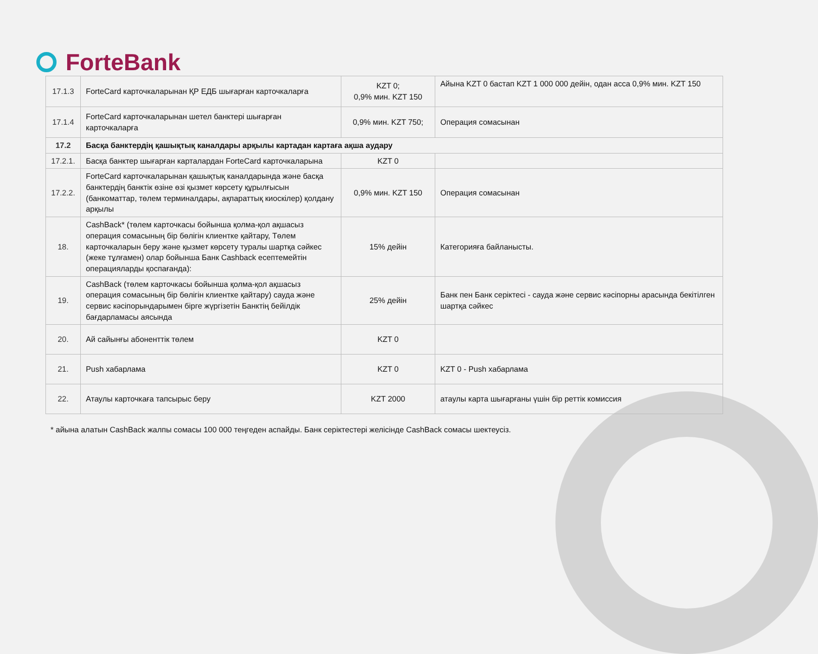ForteBank
| 17.1.3 | ForteCard карточкаларынан ҚР ЕДБ шығарған карточкаларға | KZT 0; 0,9% мин. KZT 150 | Айына KZT 0 бастап KZT 1 000 000 дейін, одан асса 0,9% мин. KZT 150 |
| 17.1.4 | ForteCard карточкаларынан шетел банктері шығарған карточкаларға | 0,9% мин. KZT 750; | Операция сомасынан |
| 17.2 | Басқа банктердің қашықтық каналдары арқылы картадан картаға ақша аудару | | |
| 17.2.1. | Басқа банктер шығарған карталардан ForteCard карточкаларына | KZT 0 | |
| 17.2.2. | ForteCard карточкаларынан қашықтық каналдарында және басқа банктердің банктік өзіне өзі қызмет көрсету құрылғысын (банкоматтар, төлем терминалдары, ақпараттық киоскілер) қолдану арқылы | 0,9% мин. KZT 150 | Операция сомасынан |
| 18. | CashBack* (төлем карточкасы бойынша қолма-қол ақшасыз операция сомасының бір бөлігін клиентке қайтару, Төлем карточкаларын беру және қызмет көрсету туралы шартқа сәйкес (жеке тұлғамен) олар бойынша Банк Cashback есептемейтін операцияларды қоспағанда): | 15% дейін | Категорияға байланысты. |
| 19. | CashBack (төлем карточкасы бойынша қолма-қол ақшасыз операция сомасының бір бөлігін клиентке қайтару) сауда және сервис кәсіпорындарымен бірге жүргізетін Банктің бейілдік бағдарламасы аясында | 25% дейін | Банк пен Банк серіктесі - сауда және сервис кәсіпорны арасында бекітілген шартқа сәйкес |
| 20. | Ай сайынғы абоненттік төлем | KZT 0 | |
| 21. | Push хабарлама | KZT 0 | KZT 0 - Push хабарлама |
| 22. | Атаулы карточкаға тапсырыс беру | KZT 2000 | атаулы карта шығарғаны үшін бір реттік комиссия |
* айына алатын CashBack жалпы сомасы 100 000 теңгеден аспайды. Банк серіктестері желісінде CashBack сомасы шектеусіз.